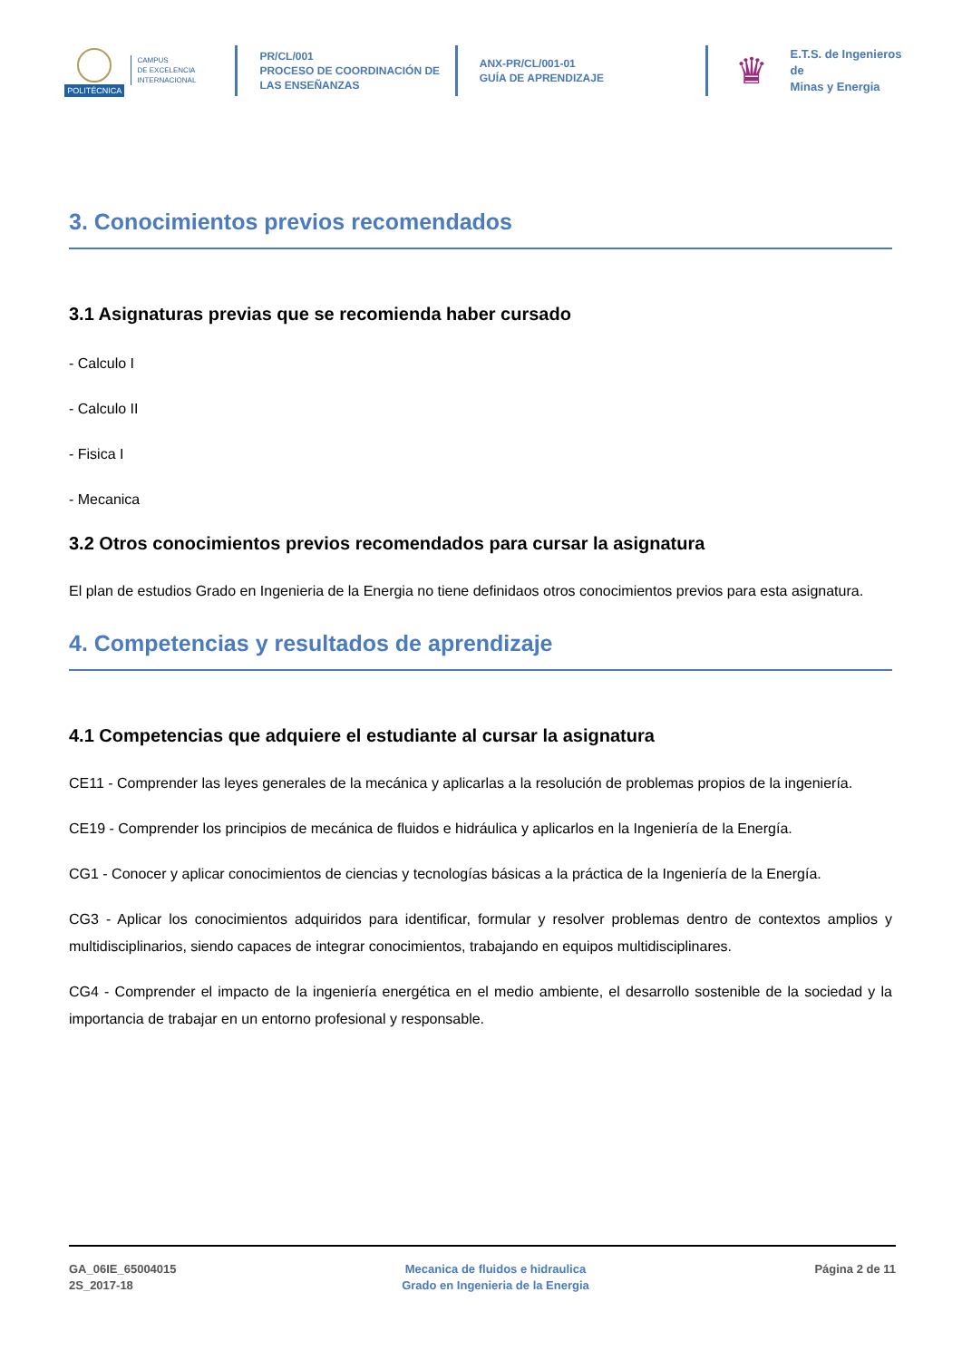POLITÉCNICA
CAMPUS
DE EXCELENCIA
INTERNACIONAL
PR/CL/001
PROCESO DE COORDINACIÓN DE
LAS ENSEÑANZAS
ANX-PR/CL/001-01
GUÍA DE APRENDIZAJE
♛
E.T.S. de Ingenieros de
Minas y Energia
3. Conocimientos previos recomendados
3.1 Asignaturas previas que se recomienda haber cursado
- Calculo I
- Calculo II
- Fisica I
- Mecanica
3.2 Otros conocimientos previos recomendados para cursar la asignatura
El plan de estudios Grado en Ingenieria de la Energia no tiene definidaos otros conocimientos previos para esta asignatura.
4. Competencias y resultados de aprendizaje
4.1 Competencias que adquiere el estudiante al cursar la asignatura
CE11 - Comprender las leyes generales de la mecánica y aplicarlas a la resolución de problemas propios de la ingeniería.
CE19 - Comprender los principios de mecánica de fluidos e hidráulica y aplicarlos en la Ingeniería de la Energía.
CG1 - Conocer y aplicar conocimientos de ciencias y tecnologías básicas a la práctica de la Ingeniería de la Energía.
CG3 - Aplicar los conocimientos adquiridos para identificar, formular y resolver problemas dentro de contextos amplios y multidisciplinarios, siendo capaces de integrar conocimientos, trabajando en equipos multidisciplinares.
CG4 - Comprender el impacto de la ingeniería energética en el medio ambiente, el desarrollo sostenible de la sociedad y la importancia de trabajar en un entorno profesional y responsable.
GA_06IE_65004015
2S_2017-18
Mecanica de fluidos e hidraulica
Grado en Ingenieria de la Energia
Página 2 de 11